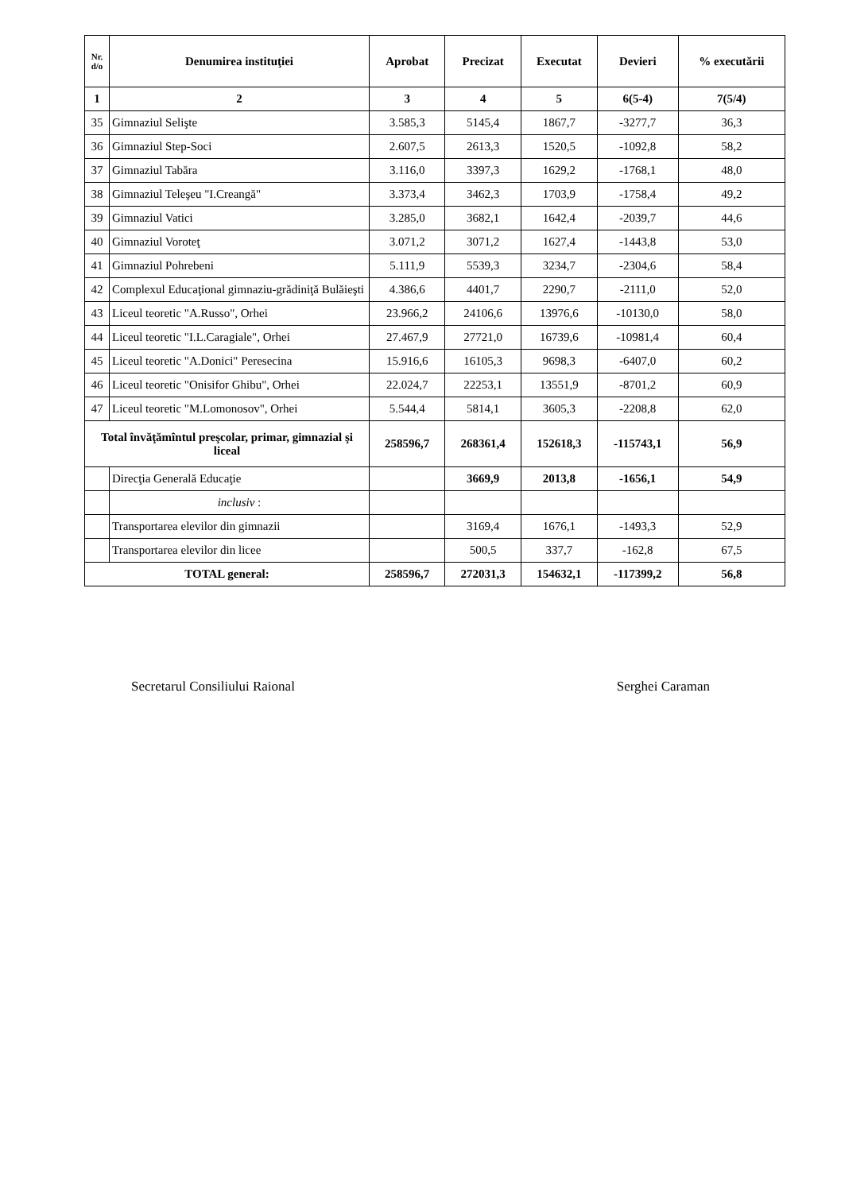| Nr. d/o | Denumirea instituţiei | Aprobat | Precizat | Executat | Devieri | % executării |
| --- | --- | --- | --- | --- | --- | --- |
| 1 | 2 | 3 | 4 | 5 | 6(5-4) | 7(5/4) |
| 35 | Gimnaziul Selişte | 3.585,3 | 5145,4 | 1867,7 | -3277,7 | 36,3 |
| 36 | Gimnaziul Step-Soci | 2.607,5 | 2613,3 | 1520,5 | -1092,8 | 58,2 |
| 37 | Gimnaziul Tabăra | 3.116,0 | 3397,3 | 1629,2 | -1768,1 | 48,0 |
| 38 | Gimnaziul Teleşeu "I.Creangă" | 3.373,4 | 3462,3 | 1703,9 | -1758,4 | 49,2 |
| 39 | Gimnaziul Vatici | 3.285,0 | 3682,1 | 1642,4 | -2039,7 | 44,6 |
| 40 | Gimnaziul Voroteţ | 3.071,2 | 3071,2 | 1627,4 | -1443,8 | 53,0 |
| 41 | Gimnaziul Pohrebeni | 5.111,9 | 5539,3 | 3234,7 | -2304,6 | 58,4 |
| 42 | Complexul Educaţional gimnaziu-grădiniţă Bulăieşti | 4.386,6 | 4401,7 | 2290,7 | -2111,0 | 52,0 |
| 43 | Liceul teoretic "A.Russo", Orhei | 23.966,2 | 24106,6 | 13976,6 | -10130,0 | 58,0 |
| 44 | Liceul teoretic "I.L.Caragiale", Orhei | 27.467,9 | 27721,0 | 16739,6 | -10981,4 | 60,4 |
| 45 | Liceul teoretic "A.Donici" Peresecina | 15.916,6 | 16105,3 | 9698,3 | -6407,0 | 60,2 |
| 46 | Liceul teoretic "Onisifor Ghibu", Orhei | 22.024,7 | 22253,1 | 13551,9 | -8701,2 | 60,9 |
| 47 | Liceul teoretic "M.Lomonosov", Orhei | 5.544,4 | 5814,1 | 3605,3 | -2208,8 | 62,0 |
| Total învăţămîntul preşcolar, primar, gimnazial şi liceal | | 258596,7 | 268361,4 | 152618,3 | -115743,1 | 56,9 |
| | Direcţia Generală Educaţie | | 3669,9 | 2013,8 | -1656,1 | 54,9 |
| | inclusiv : | | | | | |
| | Transportarea elevilor din gimnazii | | 3169,4 | 1676,1 | -1493,3 | 52,9 |
| | Transportarea elevilor din licee | | 500,5 | 337,7 | -162,8 | 67,5 |
| TOTAL general: | | 258596,7 | 272031,3 | 154632,1 | -117399,2 | 56,8 |
Secretarul Consiliului Raional Serghei Caraman